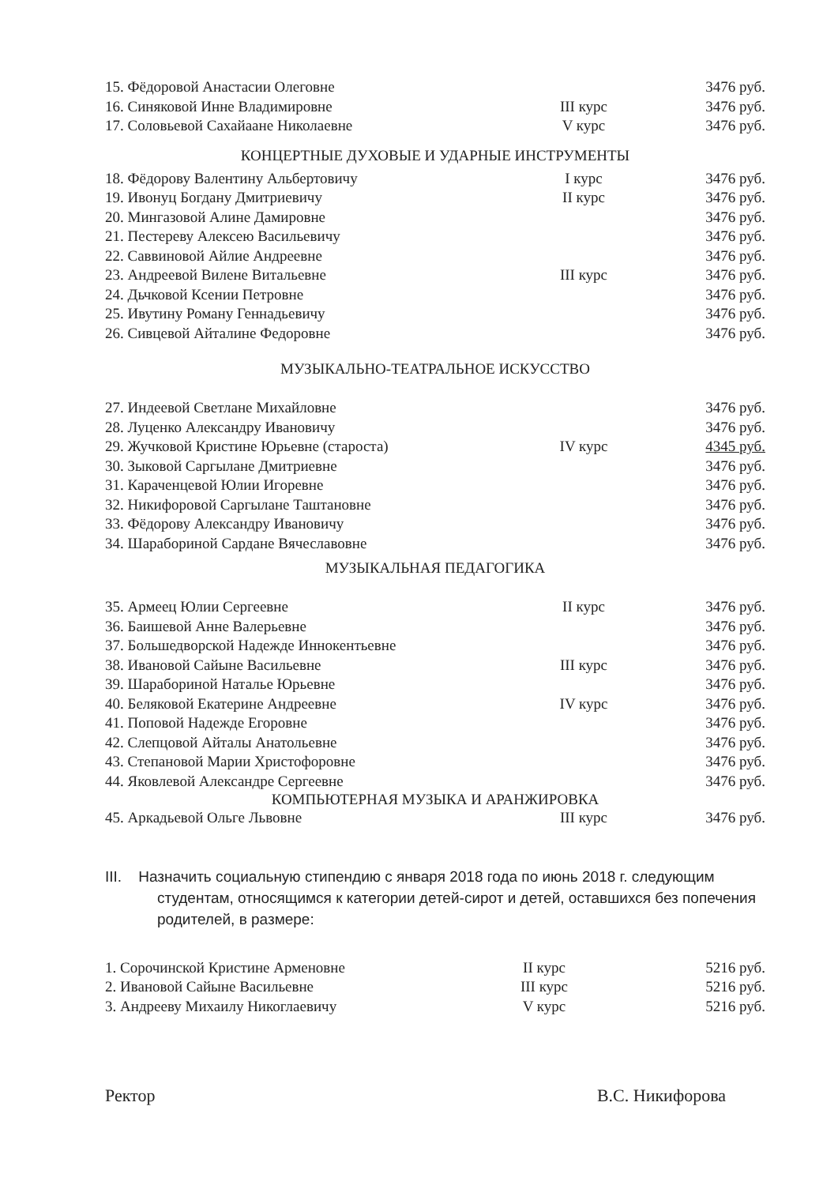| 15. Фёдоровой Анастасии Олеговне | | 3476 руб. |
| 16. Синяковой Инне Владимировне | III курс | 3476 руб. |
| 17. Соловьевой Сахайаане Николаевне | V курс | 3476 руб. |
КОНЦЕРТНЫЕ ДУХОВЫЕ И УДАРНЫЕ ИНСТРУМЕНТЫ
| 18. Фёдорову Валентину Альбертовичу | I курс | 3476 руб. |
| 19. Ивонуц Богдану Дмитриевичу | II курс | 3476 руб. |
| 20. Мингазовой Алине Дамировне | | 3476 руб. |
| 21. Пестереву Алексею Васильевичу | | 3476 руб. |
| 22. Саввиновой Айлие Андреевне | | 3476 руб. |
| 23. Андреевой Вилене Витальевне | III курс | 3476 руб. |
| 24. Дьчковой Ксении Петровне | | 3476 руб. |
| 25. Ивутину Роману Геннадьевичу | | 3476 руб. |
| 26. Сивцевой Айталине Федоровне | | 3476 руб. |
МУЗЫКАЛЬНО-ТЕАТРАЛЬНОЕ ИСКУССТВО
| 27. Индеевой Светлане Михайловне | | 3476 руб. |
| 28. Луценко Александру Ивановичу | | 3476 руб. |
| 29. Жучковой Кристине Юрьевне (староста) | IV курс | 4345 руб. |
| 30. Зыковой Саргылане Дмитриевне | | 3476 руб. |
| 31. Караченцевой Юлии Игоревне | | 3476 руб. |
| 32. Никифоровой Саргылане Таштановне | | 3476 руб. |
| 33. Фёдорову Александру Ивановичу | | 3476 руб. |
| 34. Шарабориной Сардане Вячеславовне | | 3476 руб. |
МУЗЫКАЛЬНАЯ ПЕДАГОГИКА
| 35. Армеец Юлии Сергеевне | II курс | 3476 руб. |
| 36. Баишевой Анне Валерьевне | | 3476 руб. |
| 37. Большедворской Надежде Иннокентьевне | | 3476 руб. |
| 38. Ивановой Сайыне Васильевне | III курс | 3476 руб. |
| 39. Шарабориной Наталье Юрьевне | | 3476 руб. |
| 40. Беляковой Екатерине Андреевне | IV курс | 3476 руб. |
| 41. Поповой Надежде Егоровне | | 3476 руб. |
| 42. Слепцовой Айталы Анатольевне | | 3476 руб. |
| 43. Степановой Марии Христофоровне | | 3476 руб. |
| 44. Яковлевой Александре Сергеевне | | 3476 руб. |
КОМПЬЮТЕРНАЯ МУЗЫКА И АРАНЖИРОВКА
| 45. Аркадьевой Ольге Львовне | III курс | 3476 руб. |
III. Назначить социальную стипендию с января 2018 года по июнь 2018 г. следующим
студентам, относящимся к категории детей-сирот и детей, оставшихся без попечения родителей, в размере:
| 1. Сорочинской Кристине Арменовне | II курс | 5216 руб. |
| 2. Ивановой Сайыне Васильевне | III курс | 5216 руб. |
| 3. Андрееву Михаилу Никоглаевичу | V курс | 5216 руб. |
Ректор В.С. Никифорова